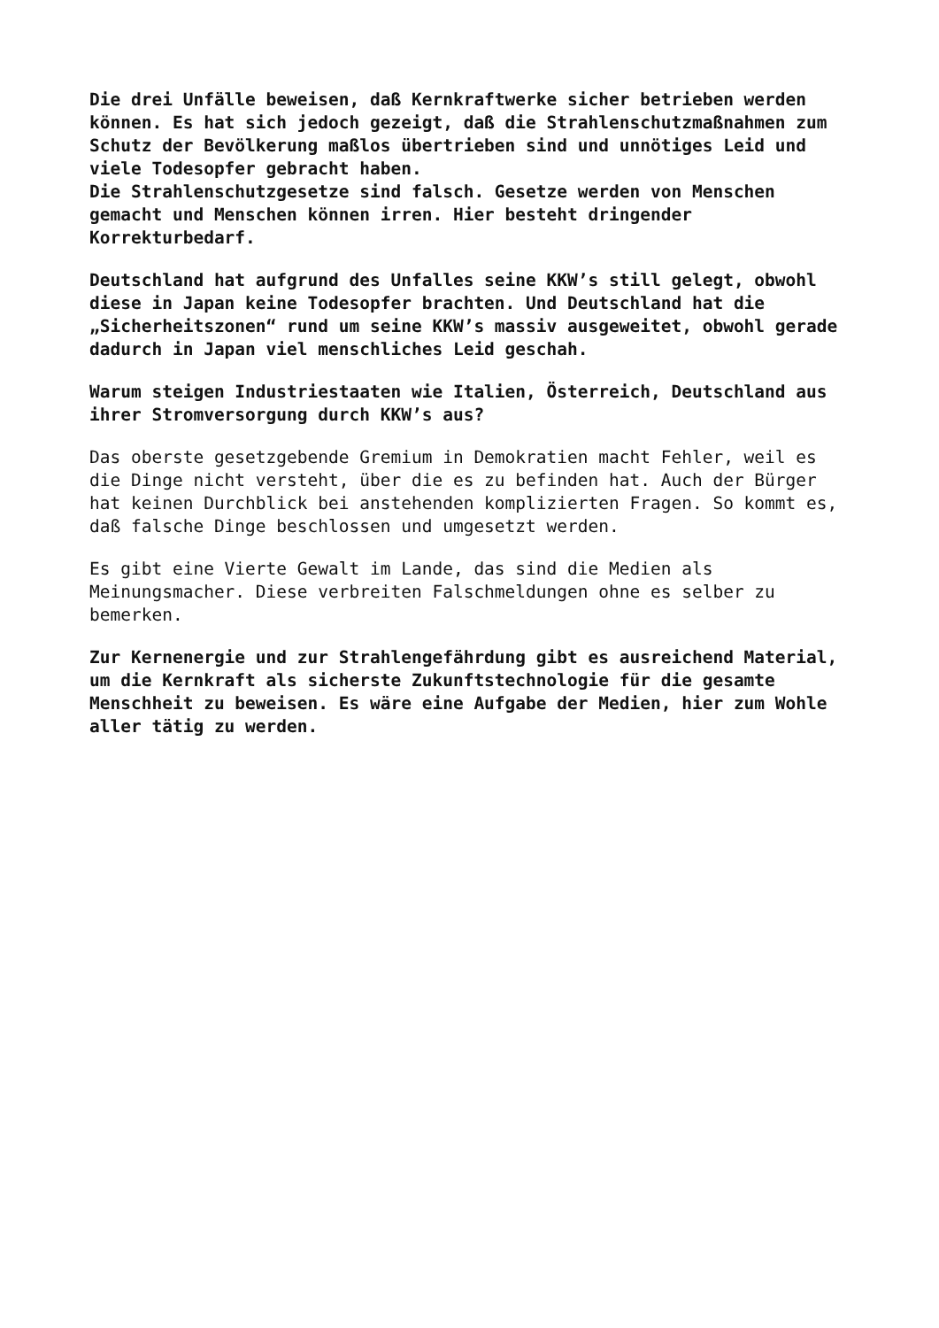Die drei Unfälle beweisen, daß Kernkraftwerke sicher betrieben werden können. Es hat sich jedoch gezeigt, daß die Strahlenschutzmaßnahmen zum Schutz der Bevölkerung maßlos übertrieben sind und unnötiges Leid und viele Todesopfer gebracht haben. Die Strahlenschutzgesetze sind falsch. Gesetze werden von Menschen gemacht und Menschen können irren. Hier besteht dringender Korrekturbedarf.
Deutschland hat aufgrund des Unfalles seine KKW’s still gelegt, obwohl diese in Japan keine Todesopfer brachten. Und Deutschland hat die „Sicherheitszonen“ rund um seine KKW’s massiv ausgeweitet, obwohl gerade dadurch in Japan viel menschliches Leid geschah.
Warum steigen Industriestaaten wie Italien, Österreich, Deutschland aus ihrer Stromversorgung durch KKW’s aus?
Das oberste gesetzgebende Gremium in Demokratien macht Fehler, weil es die Dinge nicht versteht, über die es zu befinden hat. Auch der Bürger hat keinen Durchblick bei anstehenden komplizierten Fragen. So kommt es, daß falsche Dinge beschlossen und umgesetzt werden.
Es gibt eine Vierte Gewalt im Lande, das sind die Medien als Meinungsmacher. Diese verbreiten Falschmeldungen ohne es selber zu bemerken.
Zur Kernenergie und zur Strahlengefährdung gibt es ausreichend Material, um die Kernkraft als sicherste Zukunftstechnologie für die gesamte Menschheit zu beweisen. Es wäre eine Aufgabe der Medien, hier zum Wohle aller tätig zu werden.